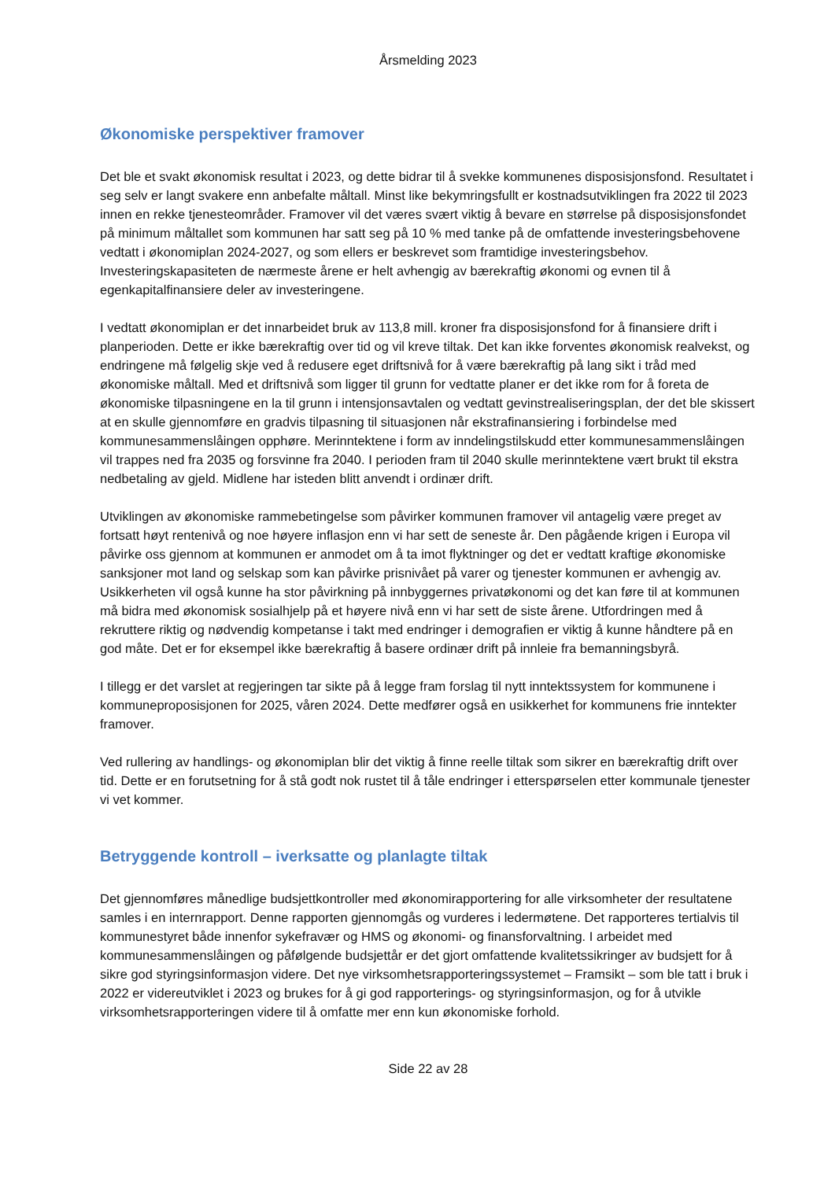Årsmelding 2023
Økonomiske perspektiver framover
Det ble et svakt økonomisk resultat i 2023, og dette bidrar til å svekke kommunenes disposisjonsfond. Resultatet i seg selv er langt svakere enn anbefalte måltall. Minst like bekymringsfullt er kostnadsutviklingen fra 2022 til 2023 innen en rekke tjenesteområder. Framover vil det væres svært viktig å bevare en størrelse på disposisjonsfondet på minimum måltallet som kommunen har satt seg på 10 % med tanke på de omfattende investeringsbehovene vedtatt i økonomiplan 2024-2027, og som ellers er beskrevet som framtidige investeringsbehov. Investeringskapasiteten de nærmeste årene er helt avhengig av bærekraftig økonomi og evnen til å egenkapitalfinansiere deler av investeringene.
I vedtatt økonomiplan er det innarbeidet bruk av 113,8 mill. kroner fra disposisjonsfond for å finansiere drift i planperioden. Dette er ikke bærekraftig over tid og vil kreve tiltak. Det kan ikke forventes økonomisk realvekst, og endringene må følgelig skje ved å redusere eget driftsnivå for å være bærekraftig på lang sikt i tråd med økonomiske måltall. Med et driftsnivå som ligger til grunn for vedtatte planer er det ikke rom for å foreta de økonomiske tilpasningene en la til grunn i intensjonsavtalen og vedtatt gevinstrealiseringsplan, der det ble skissert at en skulle gjennomføre en gradvis tilpasning til situasjonen når ekstrafinansiering i forbindelse med kommunesammenslåingen opphøre. Merinntektene i form av inndelingstilskudd etter kommunesammenslåingen vil trappes ned fra 2035 og forsvinne fra 2040. I perioden fram til 2040 skulle merinntektene vært brukt til ekstra nedbetaling av gjeld. Midlene har isteden blitt anvendt i ordinær drift.
Utviklingen av økonomiske rammebetingelse som påvirker kommunen framover vil antagelig være preget av fortsatt høyt rentenivå og noe høyere inflasjon enn vi har sett de seneste år. Den pågående krigen i Europa vil påvirke oss gjennom at kommunen er anmodet om å ta imot flyktninger og det er vedtatt kraftige økonomiske sanksjoner mot land og selskap som kan påvirke prisnivået på varer og tjenester kommunen er avhengig av. Usikkerheten vil også kunne ha stor påvirkning på innbyggernes privatøkonomi og det kan føre til at kommunen må bidra med økonomisk sosialhjelp på et høyere nivå enn vi har sett de siste årene. Utfordringen med å rekruttere riktig og nødvendig kompetanse i takt med endringer i demografien er viktig å kunne håndtere på en god måte. Det er for eksempel ikke bærekraftig å basere ordinær drift på innleie fra bemanningsbyrå.
I tillegg er det varslet at regjeringen tar sikte på å legge fram forslag til nytt inntektssystem for kommunene i kommuneproposisjonen for 2025, våren 2024. Dette medfører også en usikkerhet for kommunens frie inntekter framover.
Ved rullering av handlings- og økonomiplan blir det viktig å finne reelle tiltak som sikrer en bærekraftig drift over tid. Dette er en forutsetning for å stå godt nok rustet til å tåle endringer i etterspørselen etter kommunale tjenester vi vet kommer.
Betryggende kontroll – iverksatte og planlagte tiltak
Det gjennomføres månedlige budsjettkontroller med økonomirapportering for alle virksomheter der resultatene samles i en internrapport. Denne rapporten gjennomgås og vurderes i ledermøtene. Det rapporteres tertialvis til kommunestyret både innenfor sykefravær og HMS og økonomi- og finansforvaltning. I arbeidet med kommunesammenslåingen og påfølgende budsjettår er det gjort omfattende kvalitetssikringer av budsjett for å sikre god styringsinformasjon videre. Det nye virksomhetsrapporteringssystemet – Framsikt – som ble tatt i bruk i 2022 er videreutviklet i 2023 og brukes for å gi god rapporterings- og styringsinformasjon, og for å utvikle virksomhetsrapporteringen videre til å omfatte mer enn kun økonomiske forhold.
Side 22 av 28